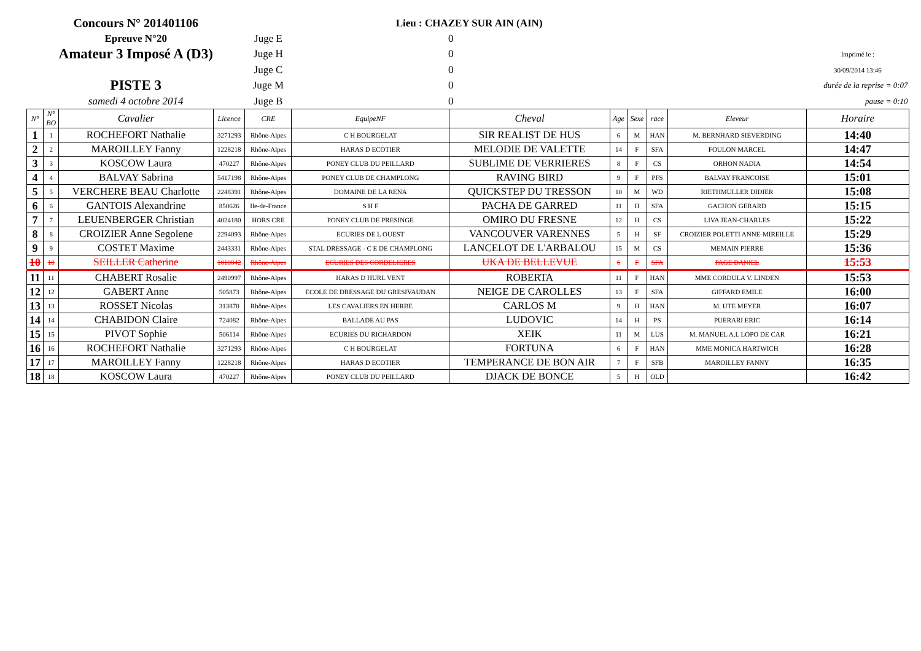| Concours N° 201401106 | | | | | Lieu : CHAZEY SUR AIN (AIN) | | | | | | |
| Epreuve N°20 | | | | Juge E | 0 | | | | | | |
| Amateur 3 Imposé A (D3) | | | | Juge H | 0 | | | | | | Imprimé le : |
| | | | | Juge C | 0 | | | | | | 30/09/2014 13:46 |
| PISTE 3 | | | | Juge M | 0 | | | | | | durée de la reprise = 0:07 |
| samedi 4 octobre 2014 | | | | Juge B | 0 | | | | | | pause = 0:10 |
| N° | N° BO | Cavalier | Licence | CRE | EquipeNF | Cheval | Age | Sexe | race | Eleveur | Horaire |
| 1 | 1 | ROCHEFORT Nathalie | 3271293 | Rhône-Alpes | C H BOURGELAT | SIR REALIST DE HUS | 6 | M | HAN | M. BERNHARD SIEVERDING | 14:40 |
| 2 | 2 | MAROILLEY Fanny | 1228218 | Rhône-Alpes | HARAS D ECOTIER | MELODIE DE VALETTE | 14 | F | SFA | FOULON MARCEL | 14:47 |
| 3 | 3 | KOSCOW Laura | 470227 | Rhône-Alpes | PONEY CLUB DU PEILLARD | SUBLIME DE VERRIERES | 8 | F | CS | ORHON NADIA | 14:54 |
| 4 | 4 | BALVAY Sabrina | 5417198 | Rhône-Alpes | PONEY CLUB DE CHAMPLONG | RAVING BIRD | 9 | F | PFS | BALVAY FRANCOISE | 15:01 |
| 5 | 5 | VERCHERE BEAU Charlotte | 2248391 | Rhône-Alpes | DOMAINE DE LA RENA | QUICKSTEP DU TRESSON | 10 | M | WD | RIETHMULLER DIDIER | 15:08 |
| 6 | 6 | GANTOIS Alexandrine | 850626 | Ile-de-France | S H F | PACHA DE GARRED | 11 | H | SFA | GACHON GERARD | 15:15 |
| 7 | 7 | LEUENBERGER Christian | 4024180 | HORS CRE | PONEY CLUB DE PRESINGE | OMIRO DU FRESNE | 12 | H | CS | LIVA JEAN-CHARLES | 15:22 |
| 8 | 8 | CROIZIER Anne Segolene | 2294093 | Rhône-Alpes | ECURIES DE L OUEST | VANCOUVER VARENNES | 5 | H | SF | CROIZIER POLETTI ANNE-MIREILLE | 15:29 |
| 9 | 9 | COSTET Maxime | 2443331 | Rhône-Alpes | STAL DRESSAGE - C E DE CHAMPLONG | LANCELOT DE L'ARBALOU | 15 | M | CS | MEMAIN PIERRE | 15:36 |
| 10 | 10 | SEILLER Catherine | 1010842 | Rhône-Alpes | ECURIES DES CORDELIERES | UKA DE BELLEVUE | 6 | F | SFA | PAGE DANIEL | 15:53 |
| 11 | 11 | CHABERT Rosalie | 2490997 | Rhône-Alpes | HARAS D HURL VENT | ROBERTA | 11 | F | HAN | MME CORDULA V. LINDEN | 15:53 |
| 12 | 12 | GABERT Anne | 505873 | Rhône-Alpes | ECOLE DE DRESSAGE DU GRESIVAUDAN | NEIGE DE CAROLLES | 13 | F | SFA | GIFFARD EMILE | 16:00 |
| 13 | 13 | ROSSET Nicolas | 313870 | Rhône-Alpes | LES CAVALIERS EN HERBE | CARLOS M | 9 | H | HAN | M. UTE MEYER | 16:07 |
| 14 | 14 | CHABIDON Claire | 724082 | Rhône-Alpes | BALLADE AU PAS | LUDOVIC | 14 | H | PS | PUERARI ERIC | 16:14 |
| 15 | 15 | PIVOT Sophie | 506114 | Rhône-Alpes | ECURIES DU RICHARDON | XEIK | 11 | M | LUS | M. MANUEL A.L LOPO DE CAR | 16:21 |
| 16 | 16 | ROCHEFORT Nathalie | 3271293 | Rhône-Alpes | C H BOURGELAT | FORTUNA | 6 | F | HAN | MME MONICA HARTWICH | 16:28 |
| 17 | 17 | MAROILLEY Fanny | 1228218 | Rhône-Alpes | HARAS D ECOTIER | TEMPERANCE DE BON AIR | 7 | F | SFB | MAROILLEY FANNY | 16:35 |
| 18 | 18 | KOSCOW Laura | 470227 | Rhône-Alpes | PONEY CLUB DU PEILLARD | DJACK DE BONCE | 5 | H | OLD | | 16:42 |